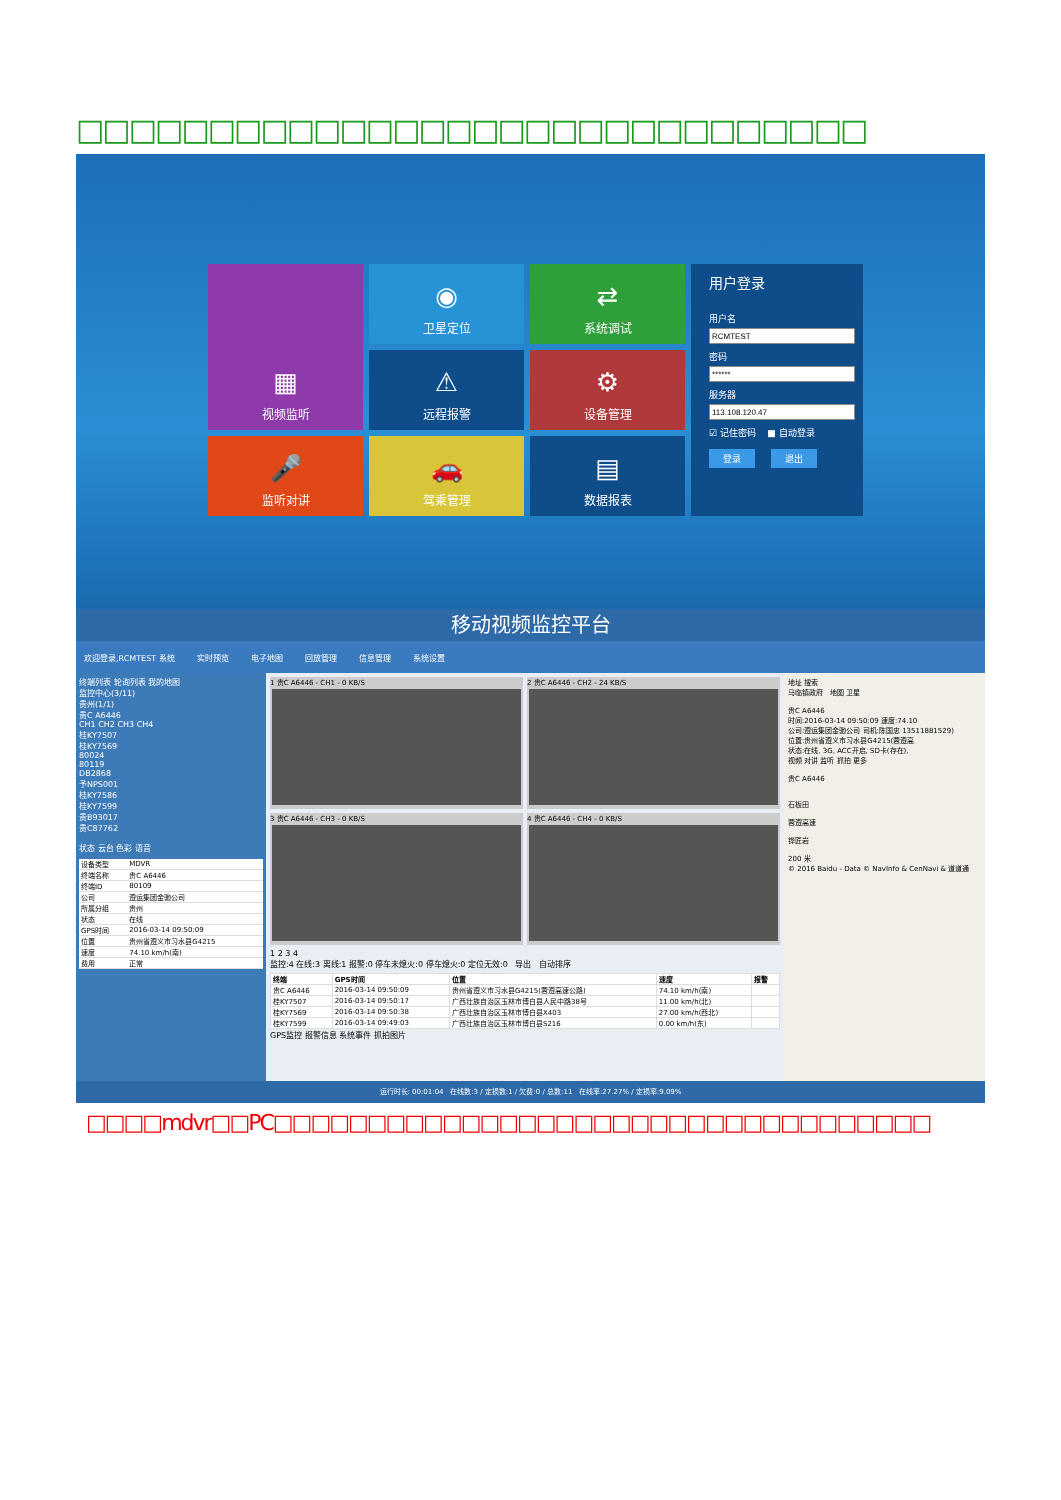□□□□□□□□□□□□□□□□□□□□□□□□□□□□□□
▦
视频监听
◉
卫星定位
⇄
系统调试
用户登录
用户名密码服务器☑ 记住密码 ■ 自动登录
登录 退出
⚠
远程报警
⚙
设备管理
🎤
监听对讲
🚗
驾乘管理
▤
数据报表
移动视频监控平台
欢迎登录,RCMTEST 系统 实时预览 电子地图 回放管理 信息管理 系统设置
终端列表 轮询列表 我的地图
监控中心(3/11)
贵州(1/1)
贵C A6446
CH1 CH2 CH3 CH4
桂KY7507
桂KY7569
80024
80119
DB2868
予NPS001
桂KY7586
桂KY7599
贵B93017
贵C87762
状态 云台 色彩 语音
| 设备类型 | MDVR |
| 终端名称 | 贵C A6446 |
| 终端ID | 80109 |
| 公司 | 遵运集团金驰公司 |
| 所属分组 | 贵州 |
| 状态 | 在线 |
| GPS时间 | 2016-03-14 09:50:09 |
| 位置 | 贵州省遵义市习水县G4215 |
| 速度 | 74.10 km/h(南) |
| 费用 | 正常 |
1 贵C A6446 - CH1 - 0 KB/S
2 贵C A6446 - CH2 - 24 KB/S
3 贵C A6446 - CH3 - 0 KB/S
4 贵C A6446 - CH4 - 0 KB/S
1 2 3 4
监控:4 在线:3 离线:1 报警:0 停车未熄火:0 停车熄火:0 定位无效:0 导出 自动排序
| 终端 | GPS时间 | 位置 | 速度 | 报警 |
| --- | --- | --- | --- | --- |
| 贵C A6446 | 2016-03-14 09:50:09 | 贵州省遵义市习水县G4215(蓉遵高速公路) | 74.10 km/h(南) | |
| 桂KY7507 | 2016-03-14 09:50:17 | 广西壮族自治区玉林市博白县人民中路38号 | 11.00 km/h(北) | |
| 桂KY7569 | 2016-03-14 09:50:38 | 广西壮族自治区玉林市博白县X403 | 27.00 km/h(西北) | |
| 桂KY7599 | 2016-03-14 09:49:03 | 广西壮族自治区玉林市博白县S216 | 0.00 km/h(东) | |
GPS监控 报警信息 系统事件 抓拍图片
地址 搜索
马临镇政府 地图 卫星
贵C A6446
时间:2016-03-14 09:50:09 速度:74.10
公司:遵运集团金驰公司 司机:陈国忠 13511881529)
位置:贵州省遵义市习水县G4215(蓉遵高
状态:在线, 3G, ACC开启, SD卡(存在),
视频 对讲 监听 抓拍 更多
贵C A6446
石板田
蓉遵高速
铧匠岩
200 米
© 2016 Baidu - Data © NavInfo & CenNavi & 道道通
运行时长: 00:01:04 在线数:3 / 定损数:1 / 欠费:0 / 总数:11 在线率:27.27% / 定损率:9.09%
□□□□mdvr□□PC□□□□□□□□□□□□□□□□□□□□□□□□□□□□□□□□□□□